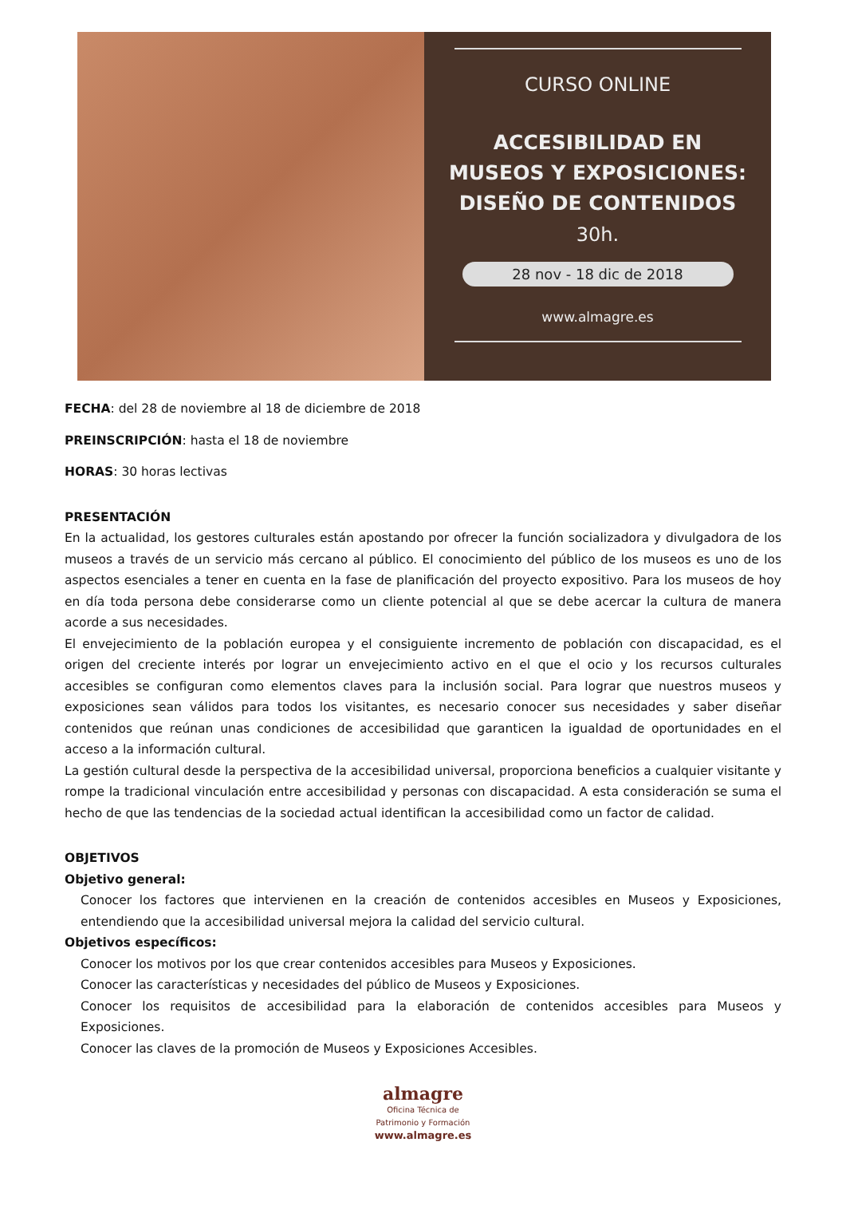CURSO ONLINE
ACCESIBILIDAD EN
MUSEOS Y EXPOSICIONES:
DISEÑO DE CONTENIDOS
30h.
28 nov - 18 dic de 2018
www.almagre.es
FECHA: del 28 de noviembre al 18 de diciembre de 2018
PREINSCRIPCIÓN: hasta el 18 de noviembre
HORAS: 30 horas lectivas
PRESENTACIÓN
En la actualidad, los gestores culturales están apostando por ofrecer la función socializadora y divulgadora de los museos a través de un servicio más cercano al público. El conocimiento del público de los museos es uno de los aspectos esenciales a tener en cuenta en la fase de planificación del proyecto expositivo. Para los museos de hoy en día toda persona debe considerarse como un cliente potencial al que se debe acercar la cultura de manera acorde a sus necesidades.
El envejecimiento de la población europea y el consiguiente incremento de población con discapacidad, es el origen del creciente interés por lograr un envejecimiento activo en el que el ocio y los recursos culturales accesibles se configuran como elementos claves para la inclusión social. Para lograr que nuestros museos y exposiciones sean válidos para todos los visitantes, es necesario conocer sus necesidades y saber diseñar contenidos que reúnan unas condiciones de accesibilidad que garanticen la igualdad de oportunidades en el acceso a la información cultural.
La gestión cultural desde la perspectiva de la accesibilidad universal, proporciona beneficios a cualquier visitante y rompe la tradicional vinculación entre accesibilidad y personas con discapacidad. A esta consideración se suma el hecho de que las tendencias de la sociedad actual identifican la accesibilidad como un factor de calidad.
OBJETIVOS
Objetivo general:
Conocer los factores que intervienen en la creación de contenidos accesibles en Museos y Exposiciones, entendiendo que la accesibilidad universal mejora la calidad del servicio cultural.
Objetivos específicos:
Conocer los motivos por los que crear contenidos accesibles para Museos y Exposiciones.
Conocer las características y necesidades del público de Museos y Exposiciones.
Conocer los requisitos de accesibilidad para la elaboración de contenidos accesibles para Museos y Exposiciones.
Conocer las claves de la promoción de Museos y Exposiciones Accesibles.
almagre
Oficina Técnica de
Patrimonio y Formación
www.almagre.es